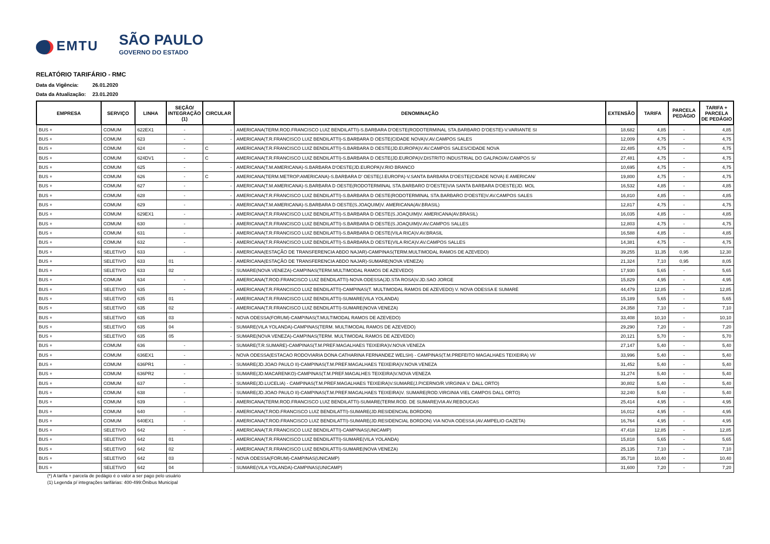EMTU
SÃO PAULO
GOVERNO DO ESTADO
RELATÓRIO TARIFÁRIO - RMC
Data da Vigência: 26.01.2020
Data da Atualização: 23.01.2020
| EMPRESA | SERVIÇO | LINHA | SEÇÃO/ INTEGRAÇÃO (1) | CIRCULAR | DENOMINAÇÃO | EXTENSÃO | TARIFA | PARCELA PEDÁGIO | TARIFA + PARCELA DE PEDÁGIO |
| --- | --- | --- | --- | --- | --- | --- | --- | --- | --- |
| BUS + | COMUM | 622EX1 | - | - | AMERICANA(TERM.ROD.FRANCISCO LUIZ BENDILATTI)-S.BARBARA D'OESTE(RODOTERMINAL STA.BARBARO D'OESTE)-V.VARIANTE SI | 18,682 | 4,85 | - | 4,85 |
| BUS + | COMUM | 623 | - | - | AMERICANA(T.R.FRANCISCO LUIZ BENDILATTI)-S.BARBARA D OESTE(CIDADE NOVA)V.AV.CAMPOS SALES | 12,009 | 4,75 | - | 4,75 |
| BUS + | COMUM | 624 | - | C | AMERICANA(T.R.FRANCISCO LUIZ BENDILATTI)-S.BARBARA D OESTE(JD.EUROPA)V.AV.CAMPOS SALES/CIDADE NOVA | 22,485 | 4,75 | - | 4,75 |
| BUS + | COMUM | 624DV1 | - | C | AMERICANA(T.R.FRANCISCO LUIZ BENDILATTI)-S.BARBARA D OESTE(JD.EUROPA)V.DISTRITO INDUSTRIAL DO GALPAO/AV.CAMPOS S/ | 27,481 | 4,75 | - | 4,75 |
| BUS + | COMUM | 625 | - | - | AMERICANA(T.M.AMERICANA)-S.BARBARA D'OESTE(JD.EUROPA)V.RIO BRANCO | 10,695 | 4,75 | - | 4,75 |
| BUS + | COMUM | 626 | - | C | AMERICANA(TERM.METROP.AMERICANA)-S.BARBARA D' OESTE(J.EUROPA)-V.SANTA BARBARA D'OESTE(CIDADE NOVA) E AMERICAN/ | 19,800 | 4,75 | - | 4,75 |
| BUS + | COMUM | 627 | - | - | AMERICANA(T.M.AMERICANA)-S.BARBARA D OESTE(RODOTERMINAL STA.BARBARO D'OESTE)VIA SANTA BARBARA D'OESTE(JD. MOL | 16,532 | 4,85 | - | 4,85 |
| BUS + | COMUM | 628 | - | - | AMERICANA(T.R.FRANCISCO LUIZ BENDILATTI)-S.BARBARA D OESTE(RODOTERMINAL STA.BARBARO D'OESTE)V.AV.CAMPOS SALES | 16,810 | 4,85 | - | 4,85 |
| BUS + | COMUM | 629 | - | - | AMERICANA(T.M.AMERICANA)-S.BARBARA D OESTE(S.JOAQUIM)V. AMERICANA(AV.BRASIL) | 12,817 | 4,75 | - | 4,75 |
| BUS + | COMUM | 629EX1 | - | - | AMERICANA(T.R.FRANCISCO LUIZ BENDILATTI)-S.BARBARA D OESTE(S.JOAQUIM)V. AMERICANA(AV.BRASIL) | 16,035 | 4,85 | - | 4,85 |
| BUS + | COMUM | 630 | - | - | AMERICANA(T.R.FRANCISCO LUIZ BENDILATTI)-S.BARBARA D OESTE(S.JOAQUIM)V.AV.CAMPOS SALLES | 12,803 | 4,75 | - | 4,75 |
| BUS + | COMUM | 631 | - | - | AMERICANA(T.R.FRANCISCO LUIZ BENDILATTI)-S.BARBARA D OESTE(VILA RICA)V.AV.BRASIL | 16,588 | 4,85 | - | 4,85 |
| BUS + | COMUM | 632 | - | - | AMERICANA(T.R.FRANCISCO LUIZ BENDILATTI)-S.BARBARA.D OESTE(VILA RICA)V.AV.CAMPOS SALLES | 14,381 | 4,75 | - | 4,75 |
| BUS + | SELETIVO | 633 | - | - | AMERICANA(ESTAÇÃO DE TRANSFERENCIA ABDO NAJAR)-CAMPINAS(TERM.MULTIMODAL RAMOS DE AZEVEDO) | 39,255 | 11,35 | 0,95 | 12,30 |
| BUS + | SELETIVO | 633 | 01 | - | AMERICANA(ESTAÇÃO DE TRANSFERENCIA ABDO NAJAR)-SUMARE(NOVA VENEZA) | 21,324 | 7,10 | 0,95 | 8,05 |
| BUS + | SELETIVO | 633 | 02 | - | SUMARE(NOVA VENEZA)-CAMPINAS(TERM.MULTIMODAL RAMOS DE AZEVEDO) | 17,930 | 5,65 | - | 5,65 |
| BUS + | COMUM | 634 | - | - | AMERICANA(T.ROD.FRANCISCO LUIZ BENDILATTI)-NOVA ODESSA(JD.STA ROSA)V.JD.SAO JORGE | 15,829 | 4,95 | - | 4,95 |
| BUS + | SELETIVO | 635 | - | - | AMERICANA(T.R.FRANCISCO LUIZ BENDILATTI)-CAMPINAS(T. MULTIMODAL RAMOS DE AZEVEDO) V. NOVA ODESSA E SUMARÉ | 44,479 | 12,85 | - | 12,85 |
| BUS + | SELETIVO | 635 | 01 | - | AMERICANA(T.R.FRANCISCO LUIZ BENDILATTI)-SUMARE(VILA YOLANDA) | 15,189 | 5,65 | - | 5,65 |
| BUS + | SELETIVO | 635 | 02 | - | AMERICANA(T.R.FRANCISCO LUIZ BENDILATTI)-SUMARE(NOVA VENEZA) | 24,358 | 7,10 | - | 7,10 |
| BUS + | SELETIVO | 635 | 03 | - | NOVA ODESSA(FORUM)-CAMPINAS(T.MULTIMODAL RAMOS DE AZEVEDO) | 33,408 | 10,10 | - | 10,10 |
| BUS + | SELETIVO | 635 | 04 | - | SUMARE(VILA YOLANDA)-CAMPINAS(TERM. MULTIMODAL RAMOS DE AZEVEDO) | 29,290 | 7,20 | - | 7,20 |
| BUS + | SELETIVO | 635 | 05 | - | SUMARE(NOVA VENEZA)-CAMPINAS(TERM. MULTIMODAL RAMOS DE AZEVEDO) | 20,121 | 5,70 | - | 5,70 |
| BUS + | COMUM | 636 | - | - | SUMARE(T.R.SUMARE)-CAMPINAS(T.M.PREF.MAGALHAES TEIXEIRA)V.NOVA VENEZA | 27,147 | 5,40 | - | 5,40 |
| BUS + | COMUM | 636EX1 | - | - | NOVA ODESSA(ESTACAO RODOVIARIA DONA CATHARINA FERNANDEZ WELSH) - CAMPINAS(T.M.PREFEITO MAGALHAES TEIXEIRA) VI/ | 33,996 | 5,40 | - | 5,40 |
| BUS + | COMUM | 636PR1 | - | - | SUMARE(JD.JOAO PAULO II)-CAMPINAS(T.M.PREF.MAGALHAES TEIXEIRA)V.NOVA VENEZA | 31,452 | 5,40 | - | 5,40 |
| BUS + | COMUM | 636PR2 | - | - | SUMARE(JD.MACARENKO)-CAMPINAS(T.M.PREF.MAGALHES TEIXEIRA)V.NOVA VENEZA | 31,274 | 5,40 | - | 5,40 |
| BUS + | COMUM | 637 | - | - | SUMARE(JD.LUCELIA) - CAMPINAS(T.M.PREF.MAGALHAES TEIXEIRA)V.SUMARE(J.PICERNO/R.VIRGINIA V. DALL ORTO) | 30,802 | 5,40 | - | 5,40 |
| BUS + | COMUM | 638 | - | - | SUMARE(JD.JOAO PAULO II)-CAMPINAS(T.M.PREF.MAGALHAES TEIXEIRA)V. SUMARE(ROD.VIRGINIA VIEL CAMPOS DALL ORTO) | 32,240 | 5,40 | - | 5,40 |
| BUS + | COMUM | 639 | - | - | AMERICANA(TERM.ROD.FRANCISCO LUIZ BENDILATTI)-SUMARE(TERM.ROD. DE SUMARE)VIA AV.REBOUCAS | 25,414 | 4,95 | - | 4,95 |
| BUS + | COMUM | 640 | - | - | AMERICANA(T.ROD.FRANCISCO LUIZ BENDILATTI)-SUMARE(JD.RESIDENCIAL BORDON) | 16,012 | 4,95 | - | 4,95 |
| BUS + | COMUM | 640EX1 | - | - | AMERICANA(T.ROD.FRANCISCO LUIZ BENDILATTI)-SUMARE(JD.RESIDENCIAL BORDON) VIA NOVA ODESSA (AV.AMPELIO GAZETA) | 16,764 | 4,95 | - | 4,95 |
| BUS + | SELETIVO | 642 | - | - | AMERICANA(T.R.FRANCISCO LUIZ BENDILATTI)-CAMPINAS(UNICAMP) | 47,418 | 12,85 | - | 12,85 |
| BUS + | SELETIVO | 642 | 01 | - | AMERICANA(T.R.FRANCISCO LUIZ BENDILATTI)-SUMARE(VILA YOLANDA) | 15,818 | 5,65 | - | 5,65 |
| BUS + | SELETIVO | 642 | 02 | - | AMERICANA(T.R.FRANCISCO LUIZ BENDILATTI)-SUMARE(NOVA VENEZA) | 25,135 | 7,10 | - | 7,10 |
| BUS + | SELETIVO | 642 | 03 | - | NOVA ODESSA(FORUM)-CAMPINAS(UNICAMP) | 35,718 | 10,40 | - | 10,40 |
| BUS + | SELETIVO | 642 | 04 | - | SUMARE(VILA YOLANDA)-CAMPINAS(UNICAMP) | 31,600 | 7,20 | - | 7,20 |
(*) A tarifa + parcela de pedágio é o valor a ser pago pelo usuário
(1) Legenda p/ integrações tarifárias: 400-499:Ônibus Municipal